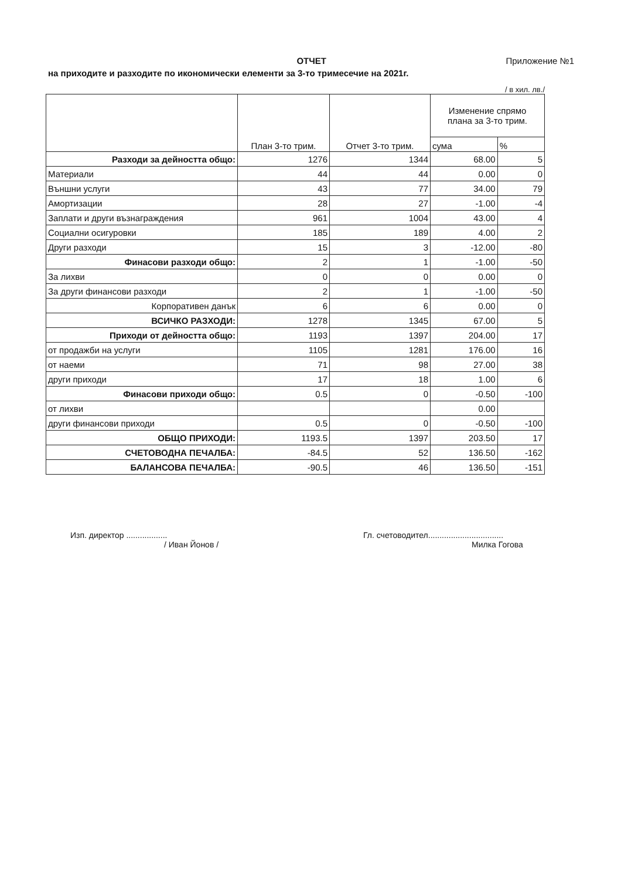ОТЧЕТ Приложение №1
на приходите и разходите по икономически елементи за 3-то тримесечие на 2021г.
/ в хил. лв./
| | План 3-то трим. | Отчет 3-то трим. | Изменение спрямо плана за 3-то трим. | |
| --- | --- | --- | --- | --- |
| | | | сума | % |
| Разходи за дейността общо: | 1276 | 1344 | 68.00 | 5 |
| Материали | 44 | 44 | 0.00 | 0 |
| Външни услуги | 43 | 77 | 34.00 | 79 |
| Амортизации | 28 | 27 | -1.00 | -4 |
| Заплати и други възнаграждения | 961 | 1004 | 43.00 | 4 |
| Социални осигуровки | 185 | 189 | 4.00 | 2 |
| Други разходи | 15 | 3 | -12.00 | -80 |
| Финасови разходи общо: | 2 | 1 | -1.00 | -50 |
| За лихви | 0 | 0 | 0.00 | 0 |
| За други финансови разходи | 2 | 1 | -1.00 | -50 |
| Корпоративен данък | 6 | 6 | 0.00 | 0 |
| ВСИЧКО РАЗХОДИ: | 1278 | 1345 | 67.00 | 5 |
| Приходи от дейността общо: | 1193 | 1397 | 204.00 | 17 |
| от продажби на услуги | 1105 | 1281 | 176.00 | 16 |
| от наеми | 71 | 98 | 27.00 | 38 |
| други приходи | 17 | 18 | 1.00 | 6 |
| Финасови приходи общо: | 0.5 | 0 | -0.50 | -100 |
| от лихви | | | 0.00 | |
| други финансови приходи | 0.5 | 0 | -0.50 | -100 |
| ОБЩО ПРИХОДИ: | 1193.5 | 1397 | 203.50 | 17 |
| СЧЕТОВОДНА ПЕЧАЛБА: | -84.5 | 52 | 136.50 | -162 |
| БАЛАНСОВА ПЕЧАЛБА: | -90.5 | 46 | 136.50 | -151 |
Изп. директор ..................
/ Иван Йонов /
Гл. счетоводител.................................
Милка Гогова